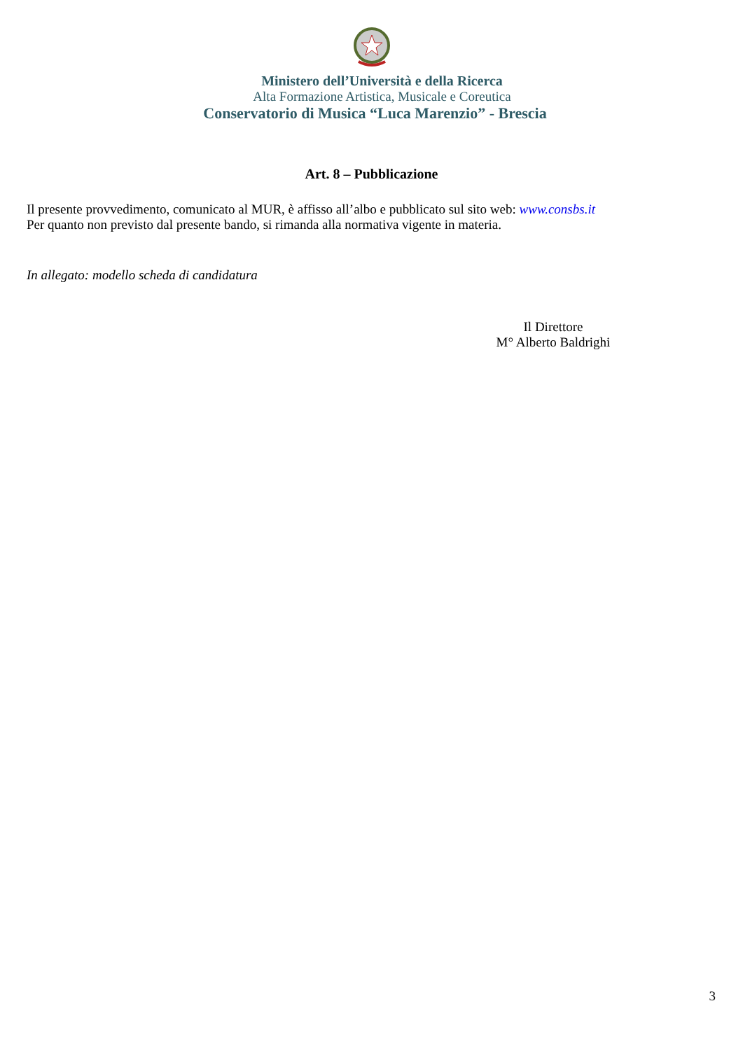Ministero dell’Università e della Ricerca
Alta Formazione Artistica, Musicale e Coreutica
Conservatorio di Musica “Luca Marenzio” - Brescia
Art. 8 – Pubblicazione
Il presente provvedimento, comunicato al MUR, è affisso all’albo e pubblicato sul sito web: www.consbs.it
Per quanto non previsto dal presente bando, si rimanda alla normativa vigente in materia.
In allegato: modello scheda di candidatura
Il Direttore
M° Alberto Baldrighi
3